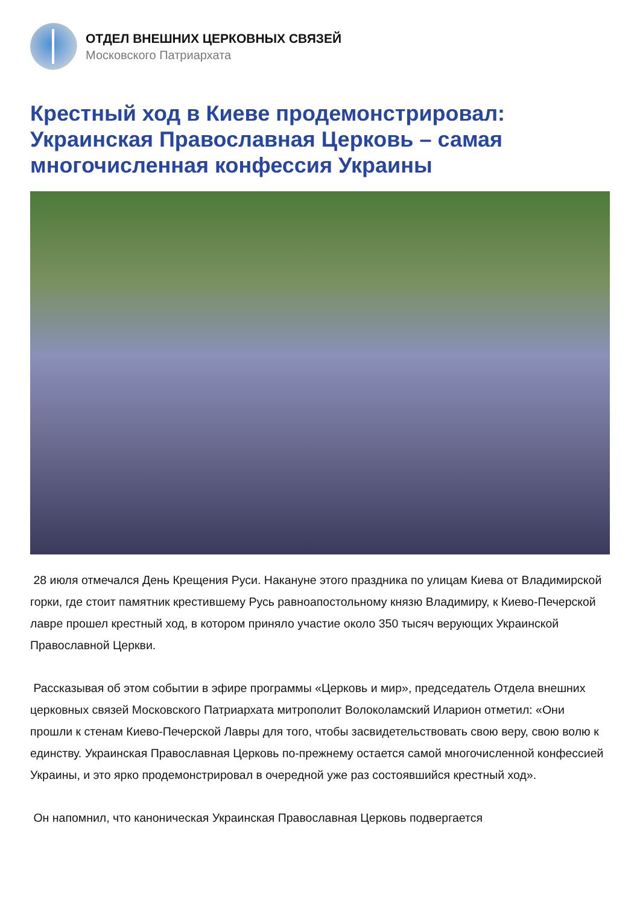ОТДЕЛ ВНЕШНИХ ЦЕРКОВНЫХ СВЯЗЕЙ
Московского Патриархата
Крестный ход в Киеве продемонстрировал: Украинская Православная Церковь – самая многочисленная конфессия Украины
28 июля отмечался День Крещения Руси. Накануне этого праздника по улицам Киева от Владимирской горки, где стоит памятник крестившему Русь равноапостольному князю Владимиру, к Киево-Печерской лавре прошел крестный ход, в котором приняло участие около 350 тысяч верующих Украинской Православной Церкви.
Рассказывая об этом событии в эфире программы «Церковь и мир», председатель Отдела внешних церковных связей Московского Патриархата митрополит Волоколамский Иларион отметил: «Они прошли к стенам Киево-Печерской Лавры для того, чтобы засвидетельствовать свою веру, свою волю к единству. Украинская Православная Церковь по-прежнему остается самой многочисленной конфессией Украины, и это ярко продемонстрировал в очередной уже раз состоявшийся крестный ход».
Он напомнил, что каноническая Украинская Православная Церковь подвергается